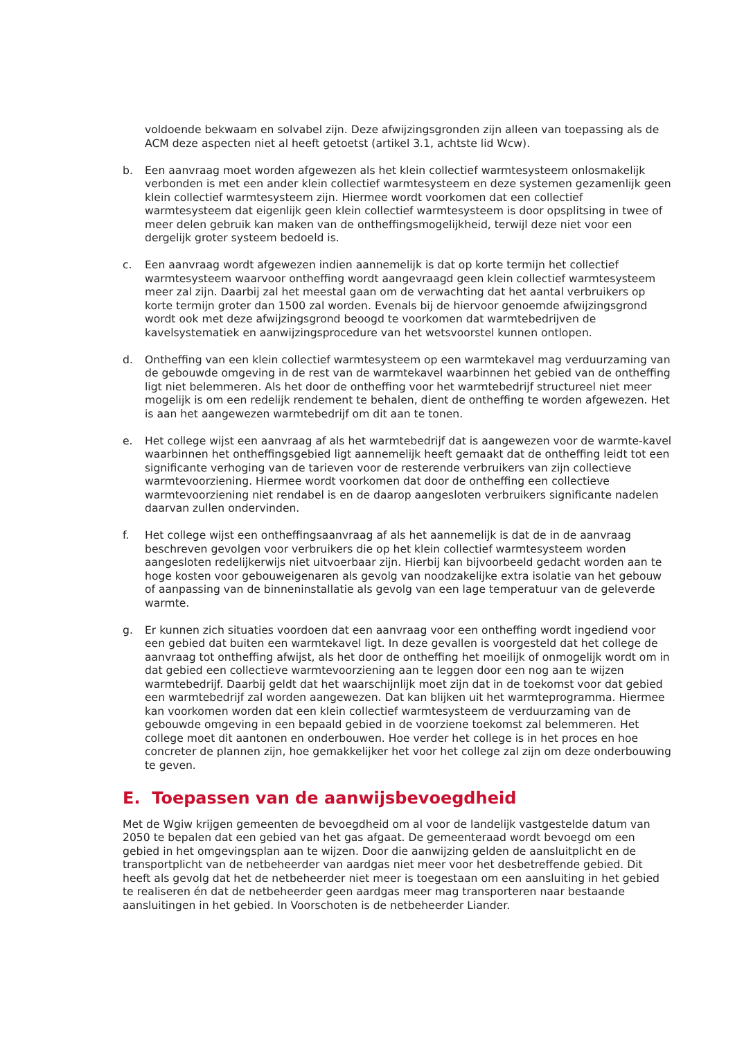voldoende bekwaam en solvabel zijn. Deze afwijzingsgronden zijn alleen van toepassing als de ACM deze aspecten niet al heeft getoetst (artikel 3.1, achtste lid Wcw).
b. Een aanvraag moet worden afgewezen als het klein collectief warmtesysteem onlosmakelijk verbonden is met een ander klein collectief warmtesysteem en deze systemen gezamenlijk geen klein collectief warmtesysteem zijn. Hiermee wordt voorkomen dat een collectief warmtesysteem dat eigenlijk geen klein collectief warmtesysteem is door opsplitsing in twee of meer delen gebruik kan maken van de ontheffingsmogelijkheid, terwijl deze niet voor een dergelijk groter systeem bedoeld is.
c. Een aanvraag wordt afgewezen indien aannemelijk is dat op korte termijn het collectief warmtesysteem waarvoor ontheffing wordt aangevraagd geen klein collectief warmtesysteem meer zal zijn. Daarbij zal het meestal gaan om de verwachting dat het aantal verbruikers op korte termijn groter dan 1500 zal worden. Evenals bij de hiervoor genoemde afwijzingsgrond wordt ook met deze afwijzingsgrond beoogd te voorkomen dat warmtebedrijven de kavelsystematiek en aanwijzingsprocedure van het wetsvoorstel kunnen ontlopen.
d. Ontheffing van een klein collectief warmtesysteem op een warmtekavel mag verduurzaming van de gebouwde omgeving in de rest van de warmtekavel waarbinnen het gebied van de ontheffing ligt niet belemmeren. Als het door de ontheffing voor het warmtebedrijf structureel niet meer mogelijk is om een redelijk rendement te behalen, dient de ontheffing te worden afgewezen. Het is aan het aangewezen warmtebedrijf om dit aan te tonen.
e. Het college wijst een aanvraag af als het warmtebedrijf dat is aangewezen voor de warmte-kavel waarbinnen het ontheffingsgebied ligt aannemelijk heeft gemaakt dat de ontheffing leidt tot een significante verhoging van de tarieven voor de resterende verbruikers van zijn collectieve warmtevoorziening. Hiermee wordt voorkomen dat door de ontheffing een collectieve warmtevoorziening niet rendabel is en de daarop aangesloten verbruikers significante nadelen daarvan zullen ondervinden.
f. Het college wijst een ontheffingsaanvraag af als het aannemelijk is dat de in de aanvraag beschreven gevolgen voor verbruikers die op het klein collectief warmtesysteem worden aangesloten redelijkerwijs niet uitvoerbaar zijn. Hierbij kan bijvoorbeeld gedacht worden aan te hoge kosten voor gebouweigenaren als gevolg van noodzakelijke extra isolatie van het gebouw of aanpassing van de binneninstallatie als gevolg van een lage temperatuur van de geleverde warmte.
g. Er kunnen zich situaties voordoen dat een aanvraag voor een ontheffing wordt ingediend voor een gebied dat buiten een warmtekavel ligt. In deze gevallen is voorgesteld dat het college de aanvraag tot ontheffing afwijst, als het door de ontheffing het moeilijk of onmogelijk wordt om in dat gebied een collectieve warmtevoorziening aan te leggen door een nog aan te wijzen warmtebedrijf. Daarbij geldt dat het waarschijnlijk moet zijn dat in de toekomst voor dat gebied een warmtebedrijf zal worden aangewezen. Dat kan blijken uit het warmteprogramma. Hiermee kan voorkomen worden dat een klein collectief warmtesysteem de verduurzaming van de gebouwde omgeving in een bepaald gebied in de voorziene toekomst zal belemmeren. Het college moet dit aantonen en onderbouwen. Hoe verder het college is in het proces en hoe concreter de plannen zijn, hoe gemakkelijker het voor het college zal zijn om deze onderbouwing te geven.
E. Toepassen van de aanwijsbevoegdheid
Met de Wgiw krijgen gemeenten de bevoegdheid om al voor de landelijk vastgestelde datum van 2050 te bepalen dat een gebied van het gas afgaat. De gemeenteraad wordt bevoegd om een gebied in het omgevingsplan aan te wijzen. Door die aanwijzing gelden de aansluitplicht en de transportplicht van de netbeheerder van aardgas niet meer voor het desbetreffende gebied. Dit heeft als gevolg dat het de netbeheerder niet meer is toegestaan om een aansluiting in het gebied te realiseren én dat de netbeheerder geen aardgas meer mag transporteren naar bestaande aansluitingen in het gebied. In Voorschoten is de netbeheerder Liander.